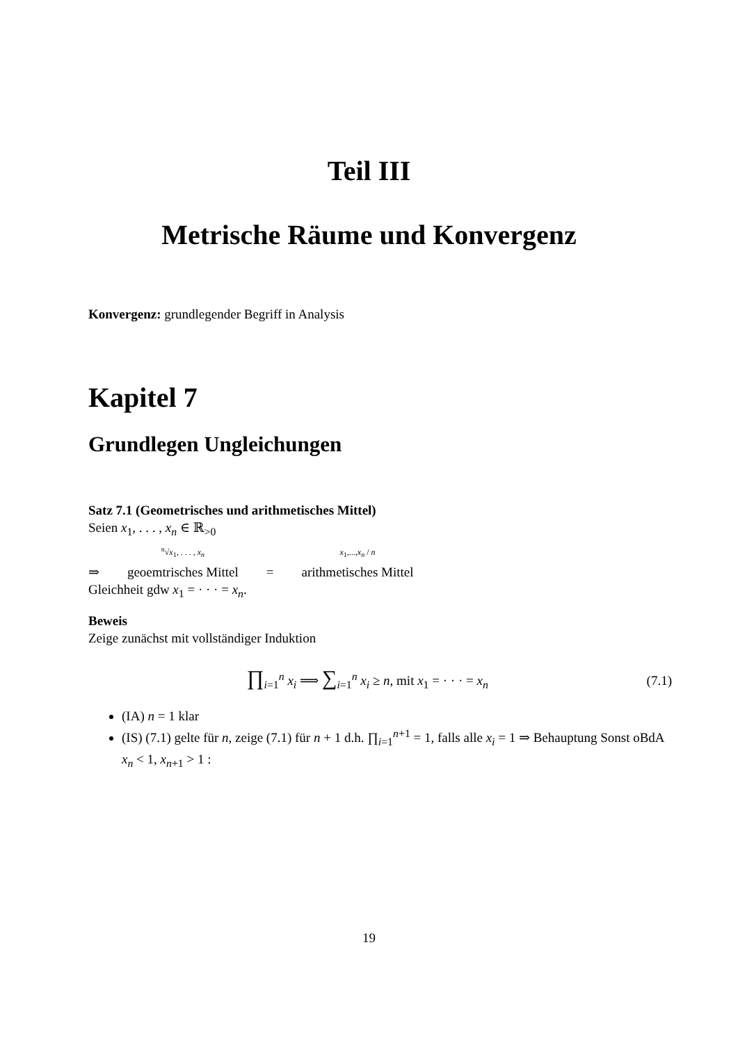Teil III
Metrische Räume und Konvergenz
Konvergenz: grundlegender Begriff in Analysis
Kapitel 7
Grundlegen Ungleichungen
Satz 7.1 (Geometrisches und arithmetisches Mittel)
Seien x<sub>1</sub>, . . . , x<sub>n</sub> ∈ ℝ<sub>>0</sub>
⇒ <sup>n</sup>√x<sub>1</sub>, . . . , x<sub>n</sub>
geoemtrisches Mittel = x<sub>1</sub>,...,x<sub>n</sub> / n
arithmetisches Mittel
Gleichheit gdw x<sub>1</sub> = · · · = x<sub>n</sub>.
Beweis
Zeige zunächst mit vollständiger Induktion
∏<sub>i=1</sub><sup>n</sup> x<sub>i</sub> ⟹ ∑<sub>i=1</sub><sup>n</sup> x<sub>i</sub> ≥ n, mit x<sub>1</sub> = · · · = x<sub>n</sub>
(7.1)
(IA) n = 1 klar
(IS) (7.1) gelte für n, zeige (7.1) für n + 1 d.h. ∏<sub>i=1</sub><sup>n+1</sup> = 1, falls alle x<sub>i</sub> = 1 ⇒ Behauptung Sonst oBdA x<sub>n</sub> < 1, x<sub>n+1</sub> > 1 :
19